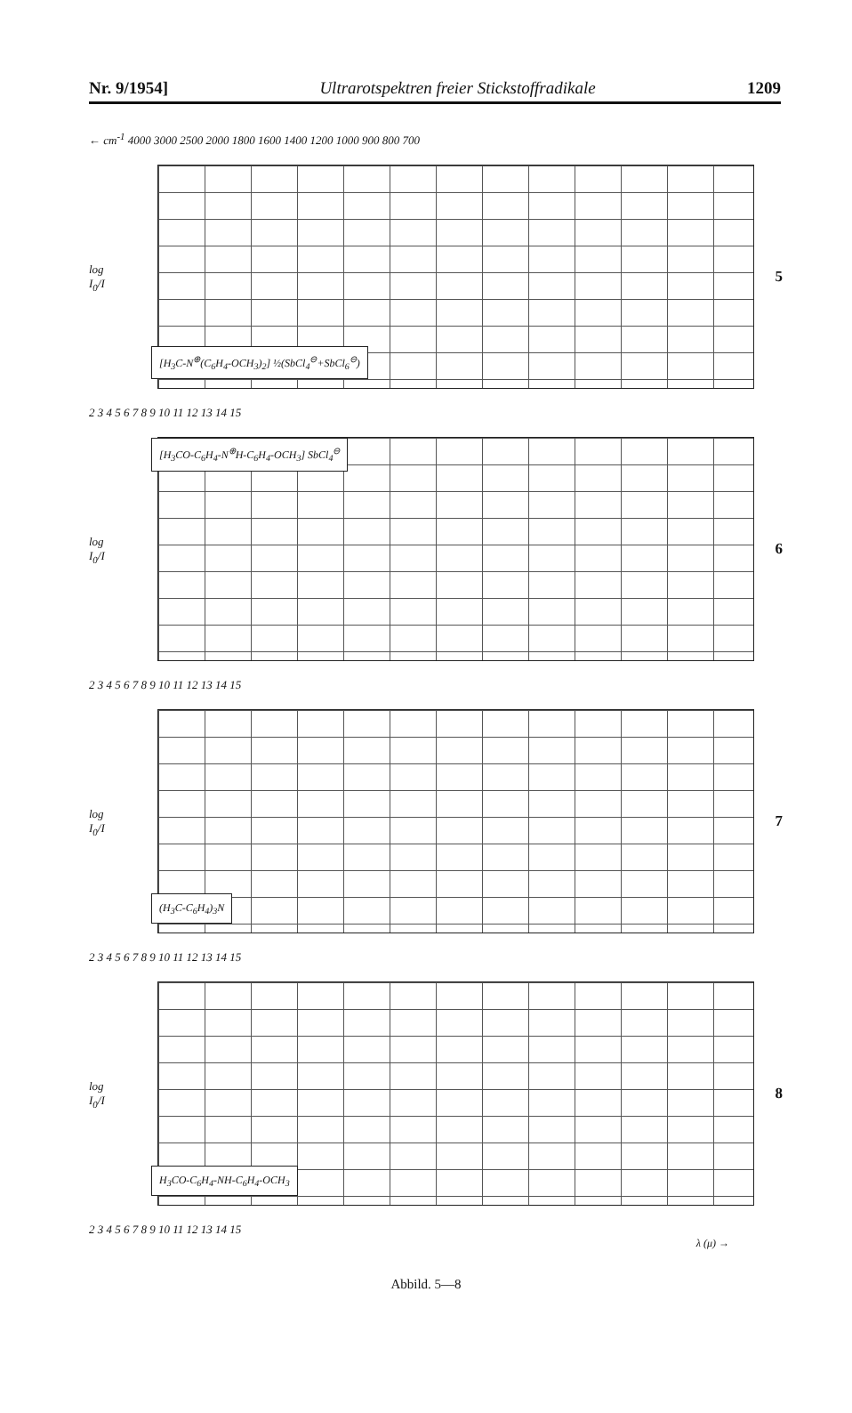Nr. 9/1954] Ultrarotspektren freier Stickstoffradikale 1209
← cm<sup>-1</sup> 4000 3000 2500 2000 1800 1600 1400 1200 1000 900 800 700
log I<sub>0</sub>/I
5
[H<sub>3</sub>C-N<sup>⊕</sup>(C<sub>6</sub>H<sub>4</sub>-OCH<sub>3</sub>)<sub>2</sub>] ½(SbCl<sub>4</sub><sup>⊖</sup>+SbCl<sub>6</sub><sup>⊖</sup>)
2 3 4 5 6 7 8 9 10 11 12 13 14 15
log I<sub>0</sub>/I
6
[H<sub>3</sub>CO-C<sub>6</sub>H<sub>4</sub>-N<sup>⊕</sup>H-C<sub>6</sub>H<sub>4</sub>-OCH<sub>3</sub>] SbCl<sub>4</sub><sup>⊖</sup>
2 3 4 5 6 7 8 9 10 11 12 13 14 15
log I<sub>0</sub>/I
7
(H<sub>3</sub>C-C<sub>6</sub>H<sub>4</sub>)<sub>3</sub>N
2 3 4 5 6 7 8 9 10 11 12 13 14 15
log I<sub>0</sub>/I
8
H<sub>3</sub>CO-C<sub>6</sub>H<sub>4</sub>-NH-C<sub>6</sub>H<sub>4</sub>-OCH<sub>3</sub>
2 3 4 5 6 7 8 9 10 11 12 13 14 15
λ (μ) →
Abbild. 5—8